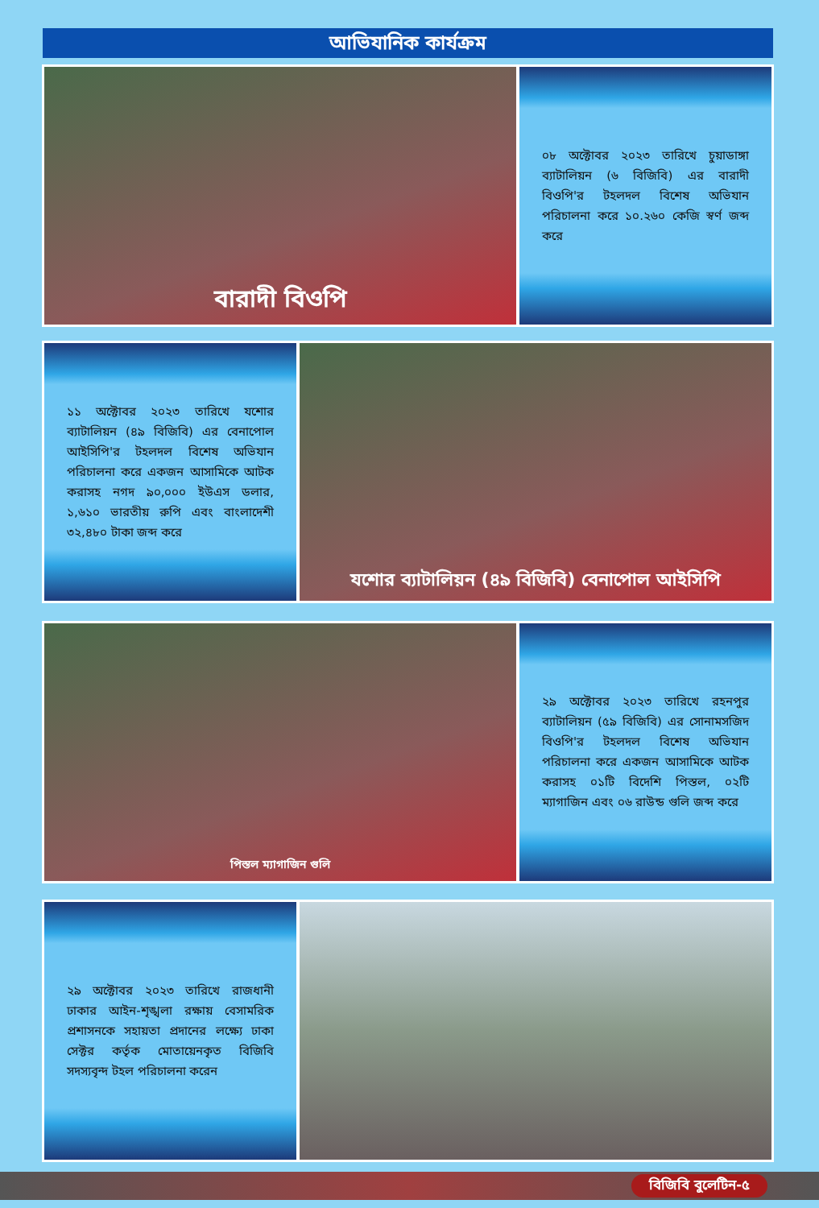আভিযানিক কার্যক্রম
বারাদী বিওপি
০৮ অক্টোবর ২০২৩ তারিখে চুয়াডাঙ্গা ব্যাটালিয়ন (৬ বিজিবি) এর বারাদী বিওপি'র টহলদল বিশেষ অভিযান পরিচালনা করে ১০.২৬০ কেজি স্বর্ণ জব্দ করে
১১ অক্টোবর ২০২৩ তারিখে যশোর ব্যাটালিয়ন (৪৯ বিজিবি) এর বেনাপোল আইসিপি'র টহলদল বিশেষ অভিযান পরিচালনা করে একজন আসামিকে আটক করাসহ নগদ ৯০,০০০ ইউএস ডলার, ১,৬১০ ভারতীয় রুপি এবং বাংলাদেশী ৩২,৪৮০ টাকা জব্দ করে
যশোর ব্যাটালিয়ন (৪৯ বিজিবি) বেনাপোল আইসিপি
পিস্তল ম্যাগাজিন গুলি
২৯ অক্টোবর ২০২৩ তারিখে রহনপুর ব্যাটালিয়ন (৫৯ বিজিবি) এর সোনামসজিদ বিওপি'র টহলদল বিশেষ অভিযান পরিচালনা করে একজন আসামিকে আটক করাসহ ০১টি বিদেশি পিস্তল, ০২টি ম্যাগাজিন এবং ০৬ রাউন্ড গুলি জব্দ করে
২৯ অক্টোবর ২০২৩ তারিখে রাজধানী ঢাকার আইন-শৃঙ্খলা রক্ষায় বেসামরিক প্রশাসনকে সহায়তা প্রদানের লক্ষ্যে ঢাকা সেক্টর কর্তৃক মোতায়েনকৃত বিজিবি সদস্যবৃন্দ টহল পরিচালনা করেন
বিজিবি বুলেটিন-৫